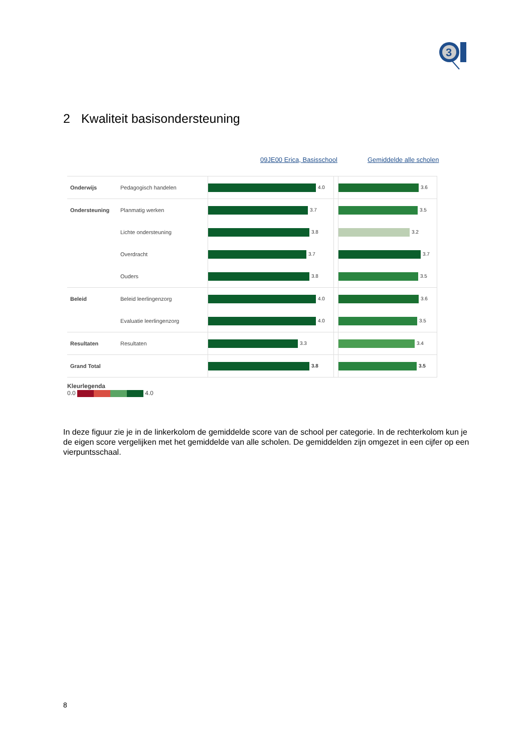3
2 Kwaliteit basisondersteuning
09JE00 Erica, Basisschool Gemiddelde alle scholen
| Onderwijs | Pedagogisch handelen | 4.0 | | 3.6 |
| Ondersteuning | Planmatig werken | 3.7 | | 3.5 |
| | Lichte ondersteuning | 3.8 | | 3.2 |
| | Overdracht | 3.7 | | 3.7 |
| | Ouders | 3.8 | | 3.5 |
| Beleid | Beleid leerlingenzorg | 4.0 | | 3.6 |
| | Evaluatie leerlingenzorg | 4.0 | | 3.5 |
| Resultaten | Resultaten | 3.3 | | 3.4 |
| Grand Total | | 3.8 | | 3.5 |
Kleurlegenda
0.0 4.0
In deze figuur zie je in de linkerkolom de gemiddelde score van de school per categorie. In de rechterkolom kun je de eigen score vergelijken met het gemiddelde van alle scholen. De gemiddelden zijn omgezet in een cijfer op een vierpuntsschaal.
8